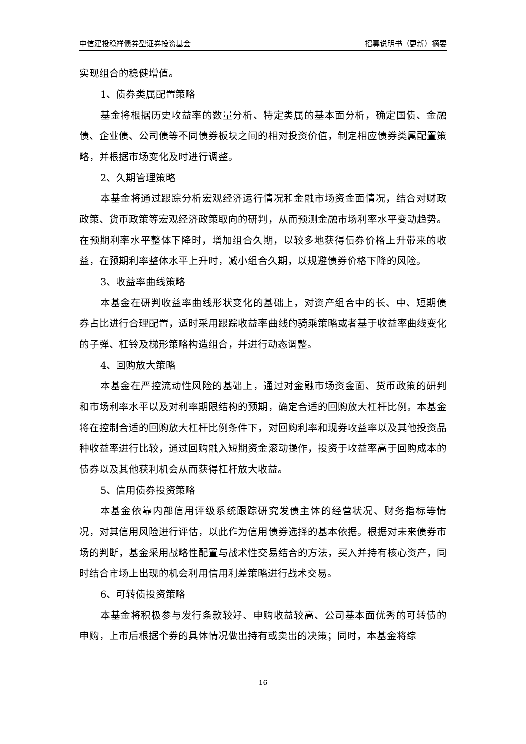中信建投稳祥债券型证券投资基金 招募说明书（更新）摘要
实现组合的稳健增值。
1、债券类属配置策略
基金将根据历史收益率的数量分析、特定类属的基本面分析，确定国债、金融债、企业债、公司债等不同债券板块之间的相对投资价值，制定相应债券类属配置策略，并根据市场变化及时进行调整。
2、久期管理策略
本基金将通过跟踪分析宏观经济运行情况和金融市场资金面情况，结合对财政政策、货币政策等宏观经济政策取向的研判，从而预测金融市场利率水平变动趋势。在预期利率水平整体下降时，增加组合久期，以较多地获得债券价格上升带来的收益，在预期利率整体水平上升时，减小组合久期，以规避债券价格下降的风险。
3、收益率曲线策略
本基金在研判收益率曲线形状变化的基础上，对资产组合中的长、中、短期债券占比进行合理配置，适时采用跟踪收益率曲线的骑乘策略或者基于收益率曲线变化的子弹、杠铃及梯形策略构造组合，并进行动态调整。
4、回购放大策略
本基金在严控流动性风险的基础上，通过对金融市场资金面、货币政策的研判和市场利率水平以及对利率期限结构的预期，确定合适的回购放大杠杆比例。本基金将在控制合适的回购放大杠杆比例条件下，对回购利率和现券收益率以及其他投资品种收益率进行比较，通过回购融入短期资金滚动操作，投资于收益率高于回购成本的债券以及其他获利机会从而获得杠杆放大收益。
5、信用债券投资策略
本基金依靠内部信用评级系统跟踪研究发债主体的经营状况、财务指标等情况，对其信用风险进行评估，以此作为信用债券选择的基本依据。根据对未来债券市场的判断，基金采用战略性配置与战术性交易结合的方法，买入并持有核心资产，同时结合市场上出现的机会利用信用利差策略进行战术交易。
6、可转债投资策略
本基金将积极参与发行条款较好、申购收益较高、公司基本面优秀的可转债的申购，上市后根据个券的具体情况做出持有或卖出的决策；同时，本基金将综
16